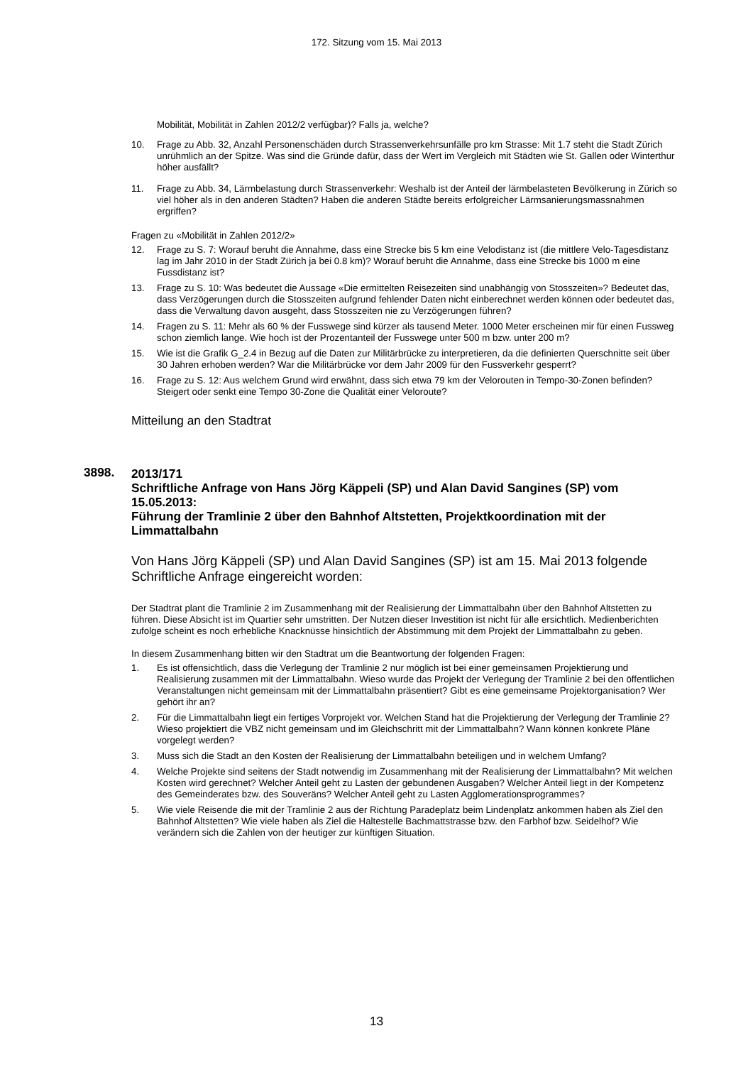172. Sitzung vom 15. Mai 2013
Mobilität, Mobilität in Zahlen 2012/2 verfügbar)? Falls ja, welche?
10. Frage zu Abb. 32, Anzahl Personenschäden durch Strassenverkehrsunfälle pro km Strasse: Mit 1.7 steht die Stadt Zürich unrühmlich an der Spitze. Was sind die Gründe dafür, dass der Wert im Vergleich mit Städten wie St. Gallen oder Winterthur höher ausfällt?
11. Frage zu Abb. 34, Lärmbelastung durch Strassenverkehr: Weshalb ist der Anteil der lärmbelasteten Bevölkerung in Zürich so viel höher als in den anderen Städten? Haben die anderen Städte bereits erfolgreicher Lärmsanierungsmassnahmen ergriffen?
Fragen zu «Mobilität in Zahlen 2012/2»
12. Frage zu S. 7: Worauf beruht die Annahme, dass eine Strecke bis 5 km eine Velodistanz ist (die mittlere Velo-Tagesdistanz lag im Jahr 2010 in der Stadt Zürich ja bei 0.8 km)? Worauf beruht die Annahme, dass eine Strecke bis 1000 m eine Fussdistanz ist?
13. Frage zu S. 10: Was bedeutet die Aussage «Die ermittelten Reisezeiten sind unabhängig von Stosszeiten»? Bedeutet das, dass Verzögerungen durch die Stosszeiten aufgrund fehlender Daten nicht einberechnet werden können oder bedeutet das, dass die Verwaltung davon ausgeht, dass Stosszeiten nie zu Verzögerungen führen?
14. Fragen zu S. 11: Mehr als 60 % der Fusswege sind kürzer als tausend Meter. 1000 Meter erscheinen mir für einen Fussweg schon ziemlich lange. Wie hoch ist der Prozentanteil der Fusswege unter 500 m bzw. unter 200 m?
15. Wie ist die Grafik G_2.4 in Bezug auf die Daten zur Militärbrücke zu interpretieren, da die definierten Querschnitte seit über 30 Jahren erhoben werden? War die Militärbrücke vor dem Jahr 2009 für den Fussverkehr gesperrt?
16. Frage zu S. 12: Aus welchem Grund wird erwähnt, dass sich etwa 79 km der Velorouten in Tempo-30-Zonen befinden? Steigert oder senkt eine Tempo 30-Zone die Qualität einer Veloroute?
Mitteilung an den Stadtrat
3898.
2013/171
Schriftliche Anfrage von Hans Jörg Käppeli (SP) und Alan David Sangines (SP) vom 15.05.2013:
Führung der Tramlinie 2 über den Bahnhof Altstetten, Projektkoordination mit der Limmattalbahn
Von Hans Jörg Käppeli (SP) und Alan David Sangines (SP) ist am 15. Mai 2013 folgende Schriftliche Anfrage eingereicht worden:
Der Stadtrat plant die Tramlinie 2 im Zusammenhang mit der Realisierung der Limmattalbahn über den Bahnhof Altstetten zu führen. Diese Absicht ist im Quartier sehr umstritten. Der Nutzen dieser Investition ist nicht für alle ersichtlich. Medienberichten zufolge scheint es noch erhebliche Knacknüsse hinsichtlich der Abstimmung mit dem Projekt der Limmattalbahn zu geben.
In diesem Zusammenhang bitten wir den Stadtrat um die Beantwortung der folgenden Fragen:
1. Es ist offensichtlich, dass die Verlegung der Tramlinie 2 nur möglich ist bei einer gemeinsamen Projektierung und Realisierung zusammen mit der Limmattalbahn. Wieso wurde das Projekt der Verlegung der Tramlinie 2 bei den öffentlichen Veranstaltungen nicht gemeinsam mit der Limmattalbahn präsentiert? Gibt es eine gemeinsame Projektorganisation? Wer gehört ihr an?
2. Für die Limmattalbahn liegt ein fertiges Vorprojekt vor. Welchen Stand hat die Projektierung der Verlegung der Tramlinie 2? Wieso projektiert die VBZ nicht gemeinsam und im Gleichschritt mit der Limmattalbahn? Wann können konkrete Pläne vorgelegt werden?
3. Muss sich die Stadt an den Kosten der Realisierung der Limmattalbahn beteiligen und in welchem Umfang?
4. Welche Projekte sind seitens der Stadt notwendig im Zusammenhang mit der Realisierung der Limmattalbahn? Mit welchen Kosten wird gerechnet? Welcher Anteil geht zu Lasten der gebundenen Ausgaben? Welcher Anteil liegt in der Kompetenz des Gemeinderates bzw. des Souveräns? Welcher Anteil geht zu Lasten Agglomerationsprogrammes?
5. Wie viele Reisende die mit der Tramlinie 2 aus der Richtung Paradeplatz beim Lindenplatz ankommen haben als Ziel den Bahnhof Altstetten? Wie viele haben als Ziel die Haltestelle Bachmattstrasse bzw. den Farbhof bzw. Seidelhof? Wie verändern sich die Zahlen von der heutiger zur künftigen Situation.
13